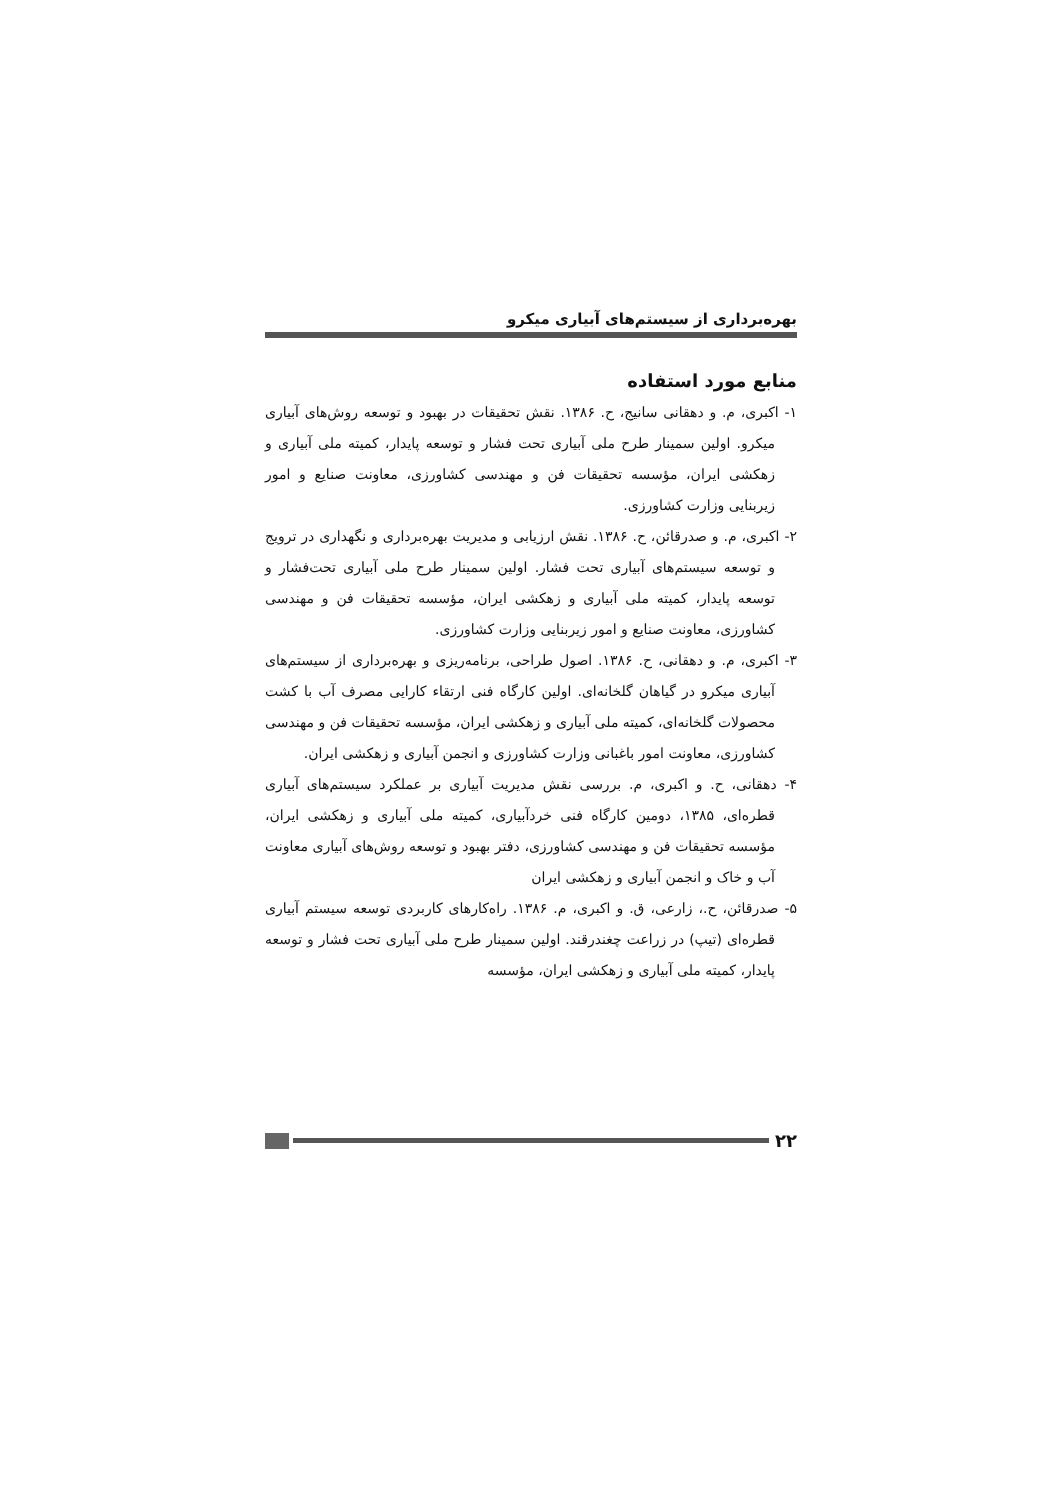بهره‌برداری از سیستم‌های آبیاری میکرو
منابع مورد استفاده
۱- اکبری، م. و دهقانی سانیج، ح. ۱۳۸۶. نقش تحقیقات در بهبود و توسعه روش‌های آبیاری میکرو. اولین سمینار طرح ملی آبیاری تحت فشار و توسعه پایدار، کمیته ملی آبیاری و زهکشی ایران، مؤسسه تحقیقات فن و مهندسی کشاورزی، معاونت صنایع و امور زیربنایی وزارت کشاورزی.
۲- اکبری، م. و صدرقائن، ح. ۱۳۸۶. نقش ارزیابی و مدیریت بهره‌برداری و نگهداری در ترویج و توسعه سیستم‌های آبیاری تحت فشار. اولین سمینار طرح ملی آبیاری تحت‌فشار و توسعه پایدار، کمیته ملی آبیاری و زهکشی ایران، مؤسسه تحقیقات فن و مهندسی کشاورزی، معاونت صنایع و امور زیربنایی وزارت کشاورزی.
۳- اکبری، م. و دهقانی، ح. ۱۳۸۶. اصول طراحی، برنامه‌ریزی و بهره‌برداری از سیستم‌های آبیاری میکرو در گیاهان گلخانه‌ای. اولین کارگاه فنی ارتقاء کارایی مصرف آب با کشت محصولات گلخانه‌ای، کمیته ملی آبیاری و زهکشی ایران، مؤسسه تحقیقات فن و مهندسی کشاورزی، معاونت امور باغبانی وزارت کشاورزی و انجمن آبیاری و زهکشی ایران.
۴- دهقانی، ح. و اکبری، م. بررسی نقش مدیریت آبیاری بر عملکرد سیستم‌های آبیاری قطره‌ای، ۱۳۸۵، دومین کارگاه فنی خردآبیاری، کمیته ملی آبیاری و زهکشی ایران، مؤسسه تحقیقات فن و مهندسی کشاورزی، دفتر بهبود و توسعه روش‌های آبیاری معاونت آب و خاک و انجمن آبیاری و زهکشی ایران
۵- صدرقائن، ح.، زارعی، ق. و اکبری، م. ۱۳۸۶. راه‌کارهای کاربردی توسعه سیستم آبیاری قطره‌ای (تیپ) در زراعت چغندرقند. اولین سمینار طرح ملی آبیاری تحت فشار و توسعه پایدار، کمیته ملی آبیاری و زهکشی ایران، مؤسسه
۲۲